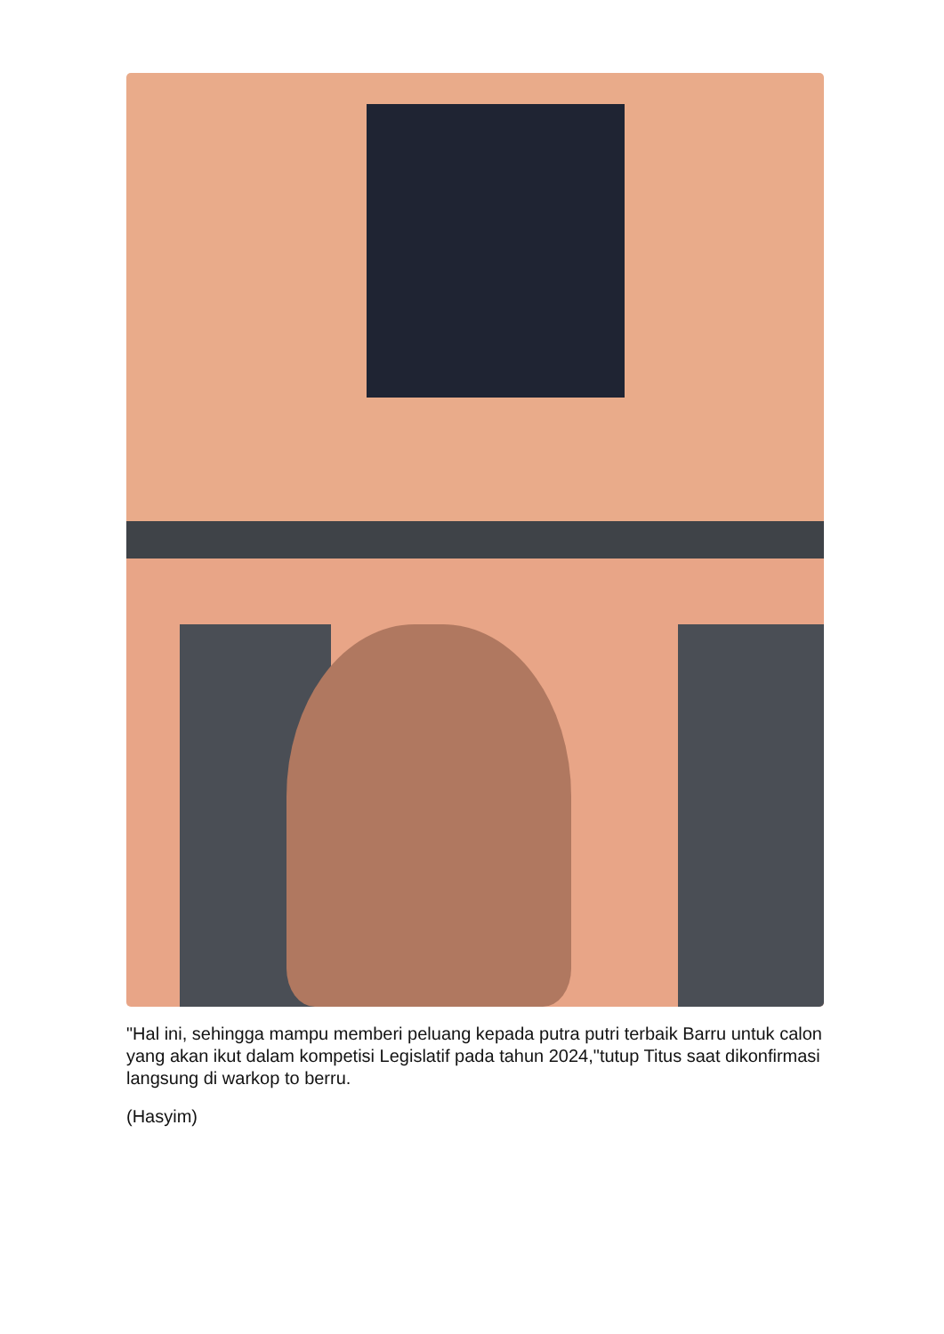"Hal ini, sehingga mampu memberi peluang kepada putra putri terbaik Barru untuk calon yang akan ikut dalam kompetisi Legislatif pada tahun 2024,"tutup Titus saat dikonfirmasi langsung di warkop to berru.
(Hasyim)